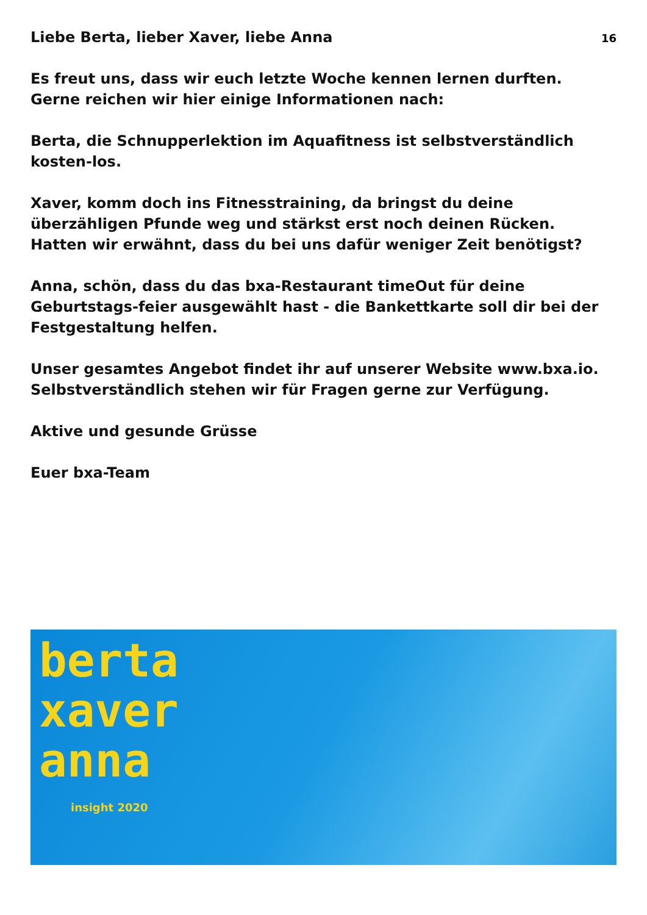Liebe Berta, lieber Xaver, liebe Anna
16
Es freut uns, dass wir euch letzte Woche kennen lernen durften. Gerne reichen wir hier einige Informationen nach:
Berta, die Schnupperlektion im Aquafitness ist selbstverständlich kosten-los.
Xaver, komm doch ins Fitnesstraining, da bringst du deine überzähligen Pfunde weg und stärkst erst noch deinen Rücken. Hatten wir erwähnt, dass du bei uns dafür weniger Zeit benötigst?
Anna, schön, dass du das bxa-Restaurant timeOut für deine Geburtstags-feier ausgewählt hast - die Bankettkarte soll dir bei der Festgestaltung helfen.
Unser gesamtes Angebot findet ihr auf unserer Website www.bxa.io. Selbstverständlich stehen wir für Fragen gerne zur Verfügung.
Aktive und gesunde Grüsse
Euer bxa-Team
berta
xaver
anna
insight 2020